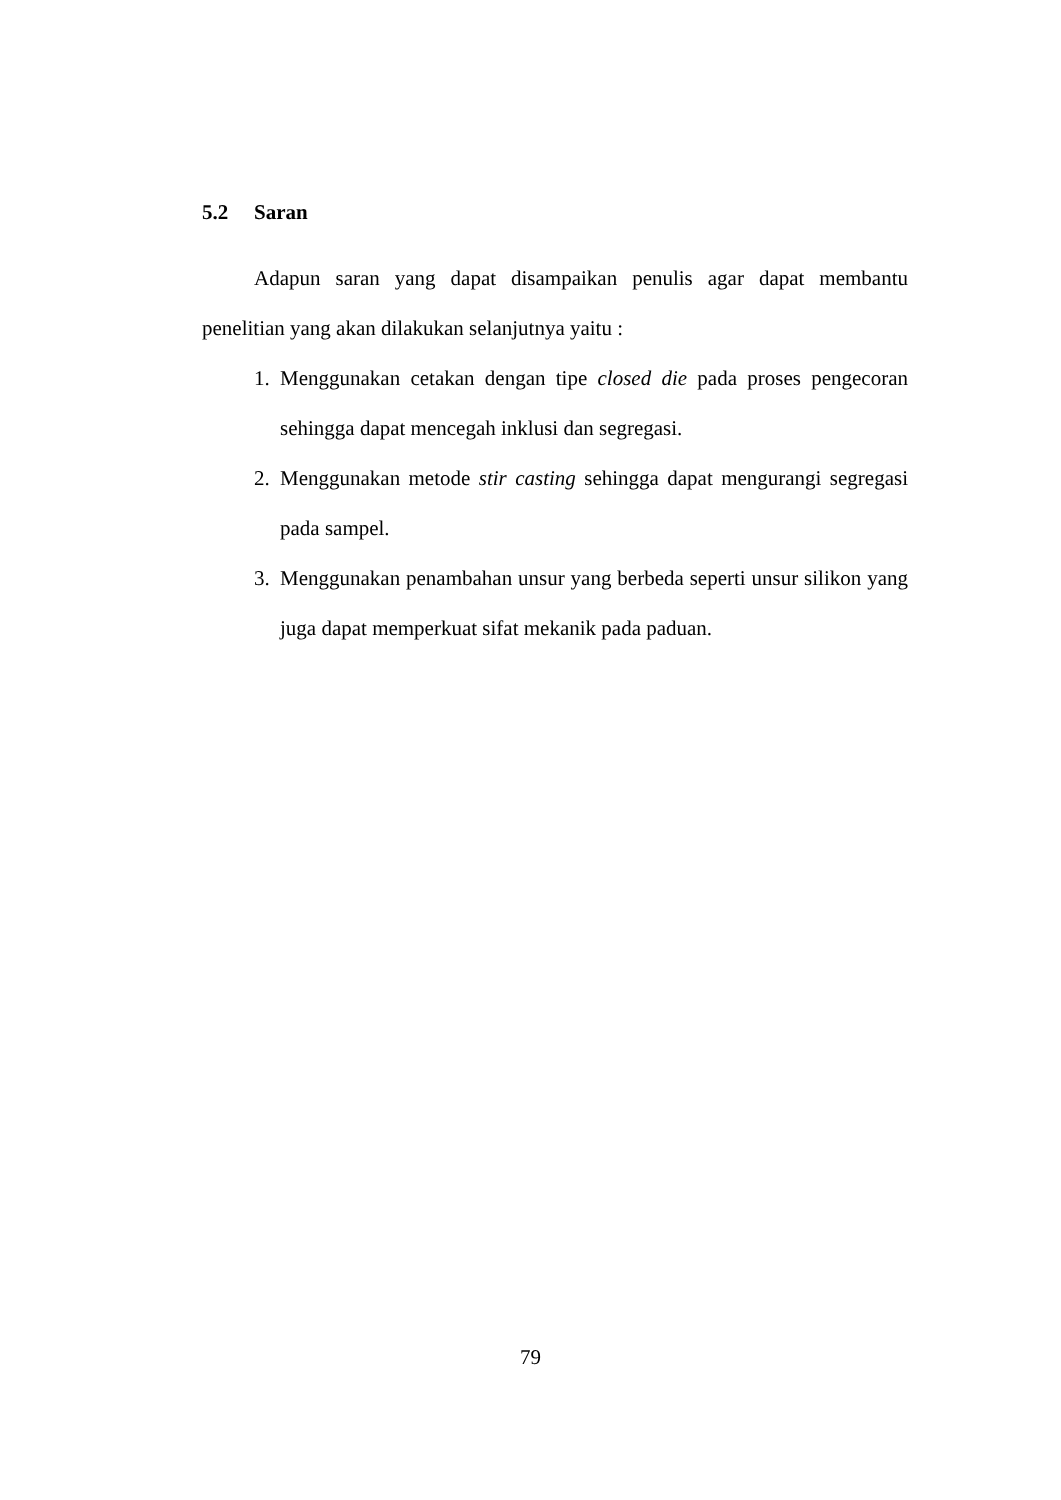5.2 Saran
Adapun saran yang dapat disampaikan penulis agar dapat membantu penelitian yang akan dilakukan selanjutnya yaitu :
1. Menggunakan cetakan dengan tipe closed die pada proses pengecoran sehingga dapat mencegah inklusi dan segregasi.
2. Menggunakan metode stir casting sehingga dapat mengurangi segregasi pada sampel.
3. Menggunakan penambahan unsur yang berbeda seperti unsur silikon yang juga dapat memperkuat sifat mekanik pada paduan.
79